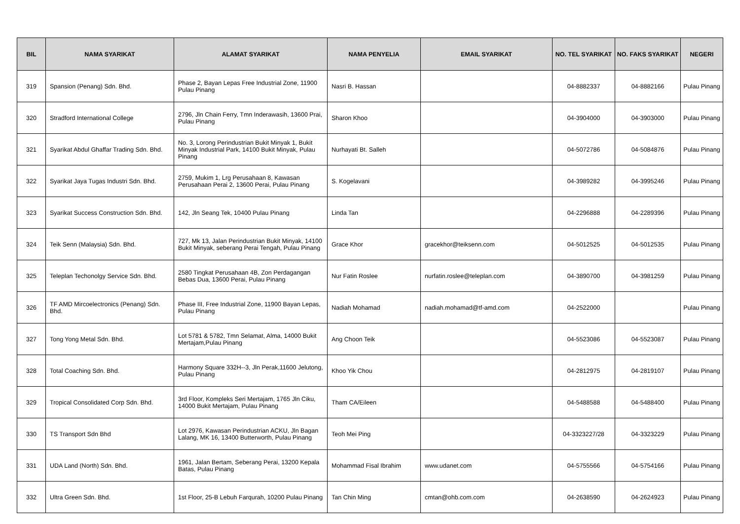| BIL | NAMA SYARIKAT | ALAMAT SYARIKAT | NAMA PENYELIA | EMAIL SYARIKAT | NO. TEL SYARIKAT | NO. FAKS SYARIKAT | NEGERI |
| --- | --- | --- | --- | --- | --- | --- | --- |
| 319 | Spansion (Penang) Sdn. Bhd. | Phase 2, Bayan Lepas Free Industrial Zone, 11900 Pulau Pinang | Nasri B. Hassan | | 04-8882337 | 04-8882166 | Pulau Pinang |
| 320 | Stradford International College | 2796, Jln Chain Ferry, Tmn Inderawasih, 13600 Prai, Pulau Pinang | Sharon Khoo | | 04-3904000 | 04-3903000 | Pulau Pinang |
| 321 | Syarikat Abdul Ghaffar Trading Sdn. Bhd. | No. 3, Lorong Perindustrian Bukit Minyak 1, Bukit Minyak Industrial Park, 14100 Bukit Minyak, Pulau Pinang | Nurhayati Bt. Salleh | | 04-5072786 | 04-5084876 | Pulau Pinang |
| 322 | Syarikat Jaya Tugas Industri Sdn. Bhd. | 2759, Mukim 1, Lrg Perusahaan 8, Kawasan Perusahaan Perai 2, 13600 Perai, Pulau Pinang | S. Kogelavani | | 04-3989282 | 04-3995246 | Pulau Pinang |
| 323 | Syarikat Success Construction Sdn. Bhd. | 142, Jln Seang Tek, 10400 Pulau Pinang | Linda Tan | | 04-2296888 | 04-2289396 | Pulau Pinang |
| 324 | Teik Senn (Malaysia) Sdn. Bhd. | 727, Mk 13, Jalan Perindustrian Bukit Minyak, 14100 Bukit Minyak, seberang Perai Tengah, Pulau Pinang | Grace Khor | gracekhor@teiksenn.com | 04-5012525 | 04-5012535 | Pulau Pinang |
| 325 | Teleplan Techonolgy Service Sdn. Bhd. | 2580 Tingkat Perusahaan 4B, Zon Perdagangan Bebas Dua, 13600 Perai, Pulau Pinang | Nur Fatin Roslee | nurfatin.roslee@teleplan.com | 04-3890700 | 04-3981259 | Pulau Pinang |
| 326 | TF AMD Mircoelectronics (Penang) Sdn. Bhd. | Phase III, Free Industrial Zone, 11900 Bayan Lepas, Pulau Pinang | Nadiah Mohamad | nadiah.mohamad@tf-amd.com | 04-2522000 | | Pulau Pinang |
| 327 | Tong Yong Metal Sdn. Bhd. | Lot 5781 & 5782, Tmn Selamat, Alma, 14000 Bukit Mertajam,Pulau Pinang | Ang Choon Teik | | 04-5523086 | 04-5523087 | Pulau Pinang |
| 328 | Total Coaching Sdn. Bhd. | Harmony Square 332H--3, Jln Perak,11600 Jelutong, Pulau Pinang | Khoo Yik Chou | | 04-2812975 | 04-2819107 | Pulau Pinang |
| 329 | Tropical Consolidated Corp Sdn. Bhd. | 3rd Floor, Kompleks Seri Mertajam, 1765 Jln Ciku, 14000 Bukit Mertajam, Pulau Pinang | Tham CA/Eileen | | 04-5488588 | 04-5488400 | Pulau Pinang |
| 330 | TS Transport Sdn Bhd | Lot 2976, Kawasan Perindustrian ACKU, Jln Bagan Lalang, MK 16, 13400 Butterworth, Pulau Pinang | Teoh Mei Ping | | 04-3323227/28 | 04-3323229 | Pulau Pinang |
| 331 | UDA Land (North) Sdn. Bhd. | 1961, Jalan Bertam, Seberang Perai, 13200 Kepala Batas, Pulau Pinang | Mohammad Fisal Ibrahim | www.udanet.com | 04-5755566 | 04-5754166 | Pulau Pinang |
| 332 | Ultra Green Sdn. Bhd. | 1st Floor, 25-B Lebuh Farqurah, 10200 Pulau Pinang | Tan Chin Ming | cmtan@ohb.com.com | 04-2638590 | 04-2624923 | Pulau Pinang |